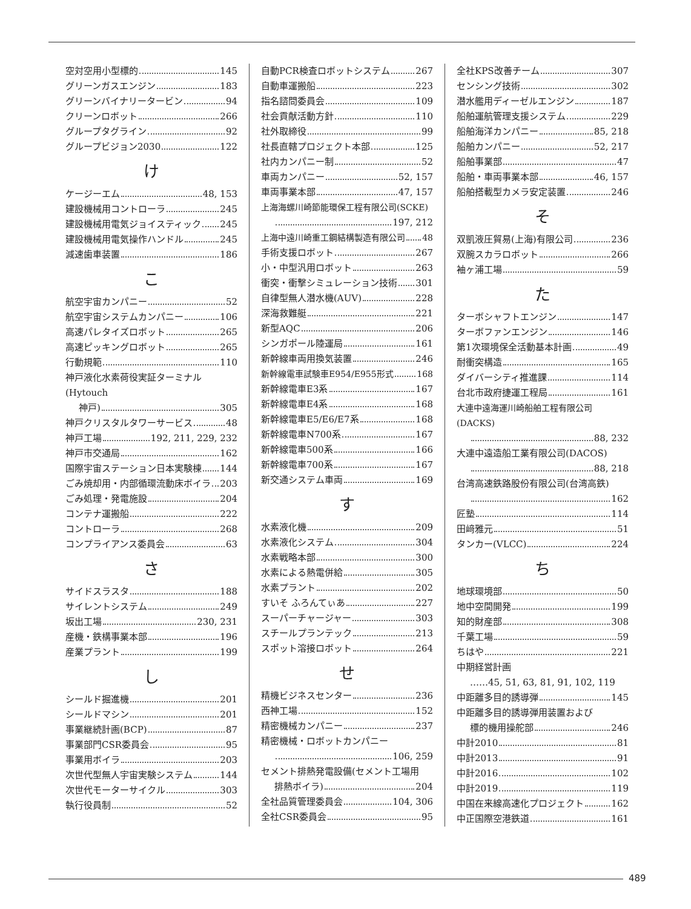空対空用小型標的 145
グリーンガスエンジン 183
グリーンバイナリータービン 94
クリーンロボット 266
グループタグライン 92
グループビジョン2030 122
け
ケージーエム 48, 153
建設機械用コントローラ 245
建設機械用電気ジョイスティック 245
建設機械用電気操作ハンドル 245
減速歯車装置 186
こ
航空宇宙カンパニー 52
航空宇宙システムカンパニー 106
高速パレタイズロボット 265
高速ピッキングロボット 265
行動規範 110
神戸液化水素荷役実証ターミナル(Hytouch
神戸) 305
神戸クリスタルタワーサービス 48
神戸工場 192, 211, 229, 232
神戸市交通局 162
国際宇宙ステーション日本実験棟 144
ごみ焼却用・内部循環流動床ボイラ 203
ごみ処理・発電施設 204
コンテナ運搬船 222
コントローラ 268
コンプライアンス委員会 63
さ
サイドスラスタ 188
サイレントシステム 249
坂出工場 230, 231
産機・鉄構事業本部 196
産業プラント 199
し
シールド掘進機 201
シールドマシン 201
事業継続計画(BCP) 87
事業部門CSR委員会 95
事業用ボイラ 203
次世代型無人宇宙実験システム 144
次世代モーターサイクル 303
執行役員制 52
自動PCR検査ロボットシステム 267
自動車運搬船 223
指名諮問委員会 109
社会貢献活動方針 110
社外取締役 99
社長直轄プロジェクト本部 125
社内カンパニー制 52
車両カンパニー 52, 157
車両事業本部 47, 157
上海海螺川崎節能環保工程有限公司(SCKE)
197, 212
上海中遠川崎重工鋼結構製造有限公司 48
手術支援ロボット 267
小・中型汎用ロボット 263
衝突・衝撃シミュレーション技術 301
自律型無人潜水機(AUV) 228
深海救難艇 221
新型AQC 206
シンガポール陸運局 161
新幹線車両用換気装置 246
新幹線電車試験車E954/E955形式 168
新幹線電車E3系 167
新幹線電車E4系 168
新幹線電車E5/E6/E7系 168
新幹線電車N700系 167
新幹線電車500系 166
新幹線電車700系 167
新交通システム車両 169
す
水素液化機 209
水素液化システム 304
水素戦略本部 300
水素による熱電併給 305
水素プラント 202
すいそ ふろんてぃあ 227
スーパーチャージャー 303
スチールプランテック 213
スポット溶接ロボット 264
せ
精機ビジネスセンター 236
西神工場 152
精密機械カンパニー 237
精密機械・ロボットカンパニー
106, 259
セメント排熱発電設備(セメント工場用
排熱ボイラ) 204
全社品質管理委員会 104, 306
全社CSR委員会 95
全社KPS改善チーム 307
センシング技術 302
潜水艦用ディーゼルエンジン 187
船舶運航管理支援システム 229
船舶海洋カンパニー 85, 218
船舶カンパニー 52, 217
船舶事業部 47
船舶・車両事業本部 46, 157
船舶搭載型カメラ安定装置 246
そ
双凱液圧貿易(上海)有限公司 236
双腕スカラロボット 266
袖ヶ浦工場 59
た
ターボシャフトエンジン 147
ターボファンエンジン 146
第1次環境保全活動基本計画 49
耐衝突構造 165
ダイバーシティ推進課 114
台北市政府捷運工程局 161
大連中遠海運川崎船舶工程有限公司(DACKS)
88, 232
大連中遠造船工業有限公司(DACOS)
88, 218
台湾高速鉄路股份有限公司(台湾高鉄)
162
匠塾 114
田﨑雅元 51
タンカー(VLCC) 224
ち
地球環境部 50
地中空間開発 199
知的財産部 308
千葉工場 59
ちはや 221
中期経営計画
……45, 51, 63, 81, 91, 102, 119
中距離多目的誘導弾 145
中距離多目的誘導弾用装置および
標的機用操舵部 246
中計2010 81
中計2013 91
中計2016 102
中計2019 119
中国在来線高速化プロジェクト 162
中正国際空港鉄道 161
489